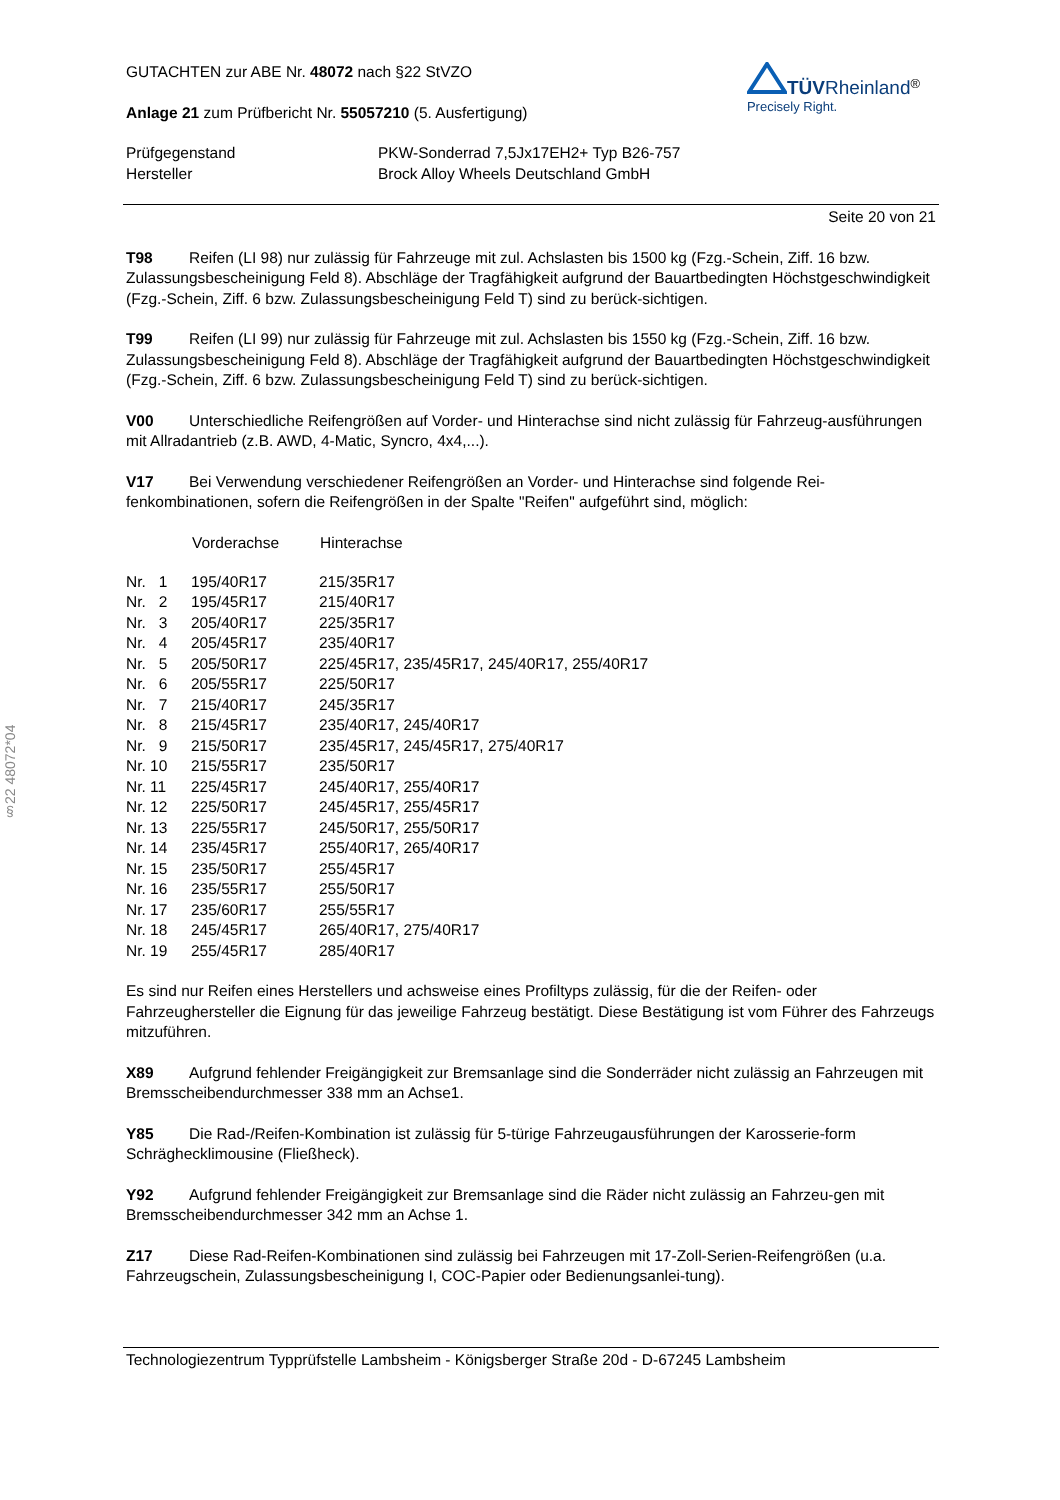§22 48072*04
GUTACHTEN zur ABE Nr. 48072 nach §22 StVZO
Anlage 21 zum Prüfbericht Nr. 55057210 (5. Ausfertigung)
TÜV Rheinland<sup>®</sup>
Precisely Right.
| Prüfgegenstand | PKW-Sonderrad 7,5Jx17EH2+ Typ B26-757 |
| Hersteller | Brock Alloy Wheels Deutschland GmbH |
Seite 20 von 21
T98 Reifen (LI 98) nur zulässig für Fahrzeuge mit zul. Achslasten bis 1500 kg (Fzg.-Schein, Ziff. 16 bzw. Zulassungsbescheinigung Feld 8). Abschläge der Tragfähigkeit aufgrund der Bauartbedingten Höchstgeschwindigkeit (Fzg.-Schein, Ziff. 6 bzw. Zulassungsbescheinigung Feld T) sind zu berück-sichtigen.
T99 Reifen (LI 99) nur zulässig für Fahrzeuge mit zul. Achslasten bis 1550 kg (Fzg.-Schein, Ziff. 16 bzw. Zulassungsbescheinigung Feld 8). Abschläge der Tragfähigkeit aufgrund der Bauartbedingten Höchstgeschwindigkeit (Fzg.-Schein, Ziff. 6 bzw. Zulassungsbescheinigung Feld T) sind zu berück-sichtigen.
V00 Unterschiedliche Reifengrößen auf Vorder- und Hinterachse sind nicht zulässig für Fahrzeug-ausführungen mit Allradantrieb (z.B. AWD, 4-Matic, Syncro, 4x4,...).
V17 Bei Verwendung verschiedener Reifengrößen an Vorder- und Hinterachse sind folgende Rei-fenkombinationen, sofern die Reifengrößen in der Spalte "Reifen" aufgeführt sind, möglich:
| | Vorderachse | Hinterachse |
| --- | --- | --- |
| Nr. 1 | 195/40R17 | 215/35R17 |
| Nr. 2 | 195/45R17 | 215/40R17 |
| Nr. 3 | 205/40R17 | 225/35R17 |
| Nr. 4 | 205/45R17 | 235/40R17 |
| Nr. 5 | 205/50R17 | 225/45R17, 235/45R17, 245/40R17, 255/40R17 |
| Nr. 6 | 205/55R17 | 225/50R17 |
| Nr. 7 | 215/40R17 | 245/35R17 |
| Nr. 8 | 215/45R17 | 235/40R17, 245/40R17 |
| Nr. 9 | 215/50R17 | 235/45R17, 245/45R17, 275/40R17 |
| Nr. 10 | 215/55R17 | 235/50R17 |
| Nr. 11 | 225/45R17 | 245/40R17, 255/40R17 |
| Nr. 12 | 225/50R17 | 245/45R17, 255/45R17 |
| Nr. 13 | 225/55R17 | 245/50R17, 255/50R17 |
| Nr. 14 | 235/45R17 | 255/40R17, 265/40R17 |
| Nr. 15 | 235/50R17 | 255/45R17 |
| Nr. 16 | 235/55R17 | 255/50R17 |
| Nr. 17 | 235/60R17 | 255/55R17 |
| Nr. 18 | 245/45R17 | 265/40R17, 275/40R17 |
| Nr. 19 | 255/45R17 | 285/40R17 |
Es sind nur Reifen eines Herstellers und achsweise eines Profiltyps zulässig, für die der Reifen- oder Fahrzeughersteller die Eignung für das jeweilige Fahrzeug bestätigt. Diese Bestätigung ist vom Führer des Fahrzeugs mitzuführen.
X89 Aufgrund fehlender Freigängigkeit zur Bremsanlage sind die Sonderräder nicht zulässig an Fahrzeugen mit Bremsscheibendurchmesser 338 mm an Achse1.
Y85 Die Rad-/Reifen-Kombination ist zulässig für 5-türige Fahrzeugausführungen der Karosserie-form Schräghecklimousine (Fließheck).
Y92 Aufgrund fehlender Freigängigkeit zur Bremsanlage sind die Räder nicht zulässig an Fahrzeu-gen mit Bremsscheibendurchmesser 342 mm an Achse 1.
Z17 Diese Rad-Reifen-Kombinationen sind zulässig bei Fahrzeugen mit 17-Zoll-Serien-Reifengrößen (u.a. Fahrzeugschein, Zulassungsbescheinigung I, COC-Papier oder Bedienungsanlei-tung).
Technologiezentrum Typprüfstelle Lambsheim - Königsberger Straße 20d - D-67245 Lambsheim